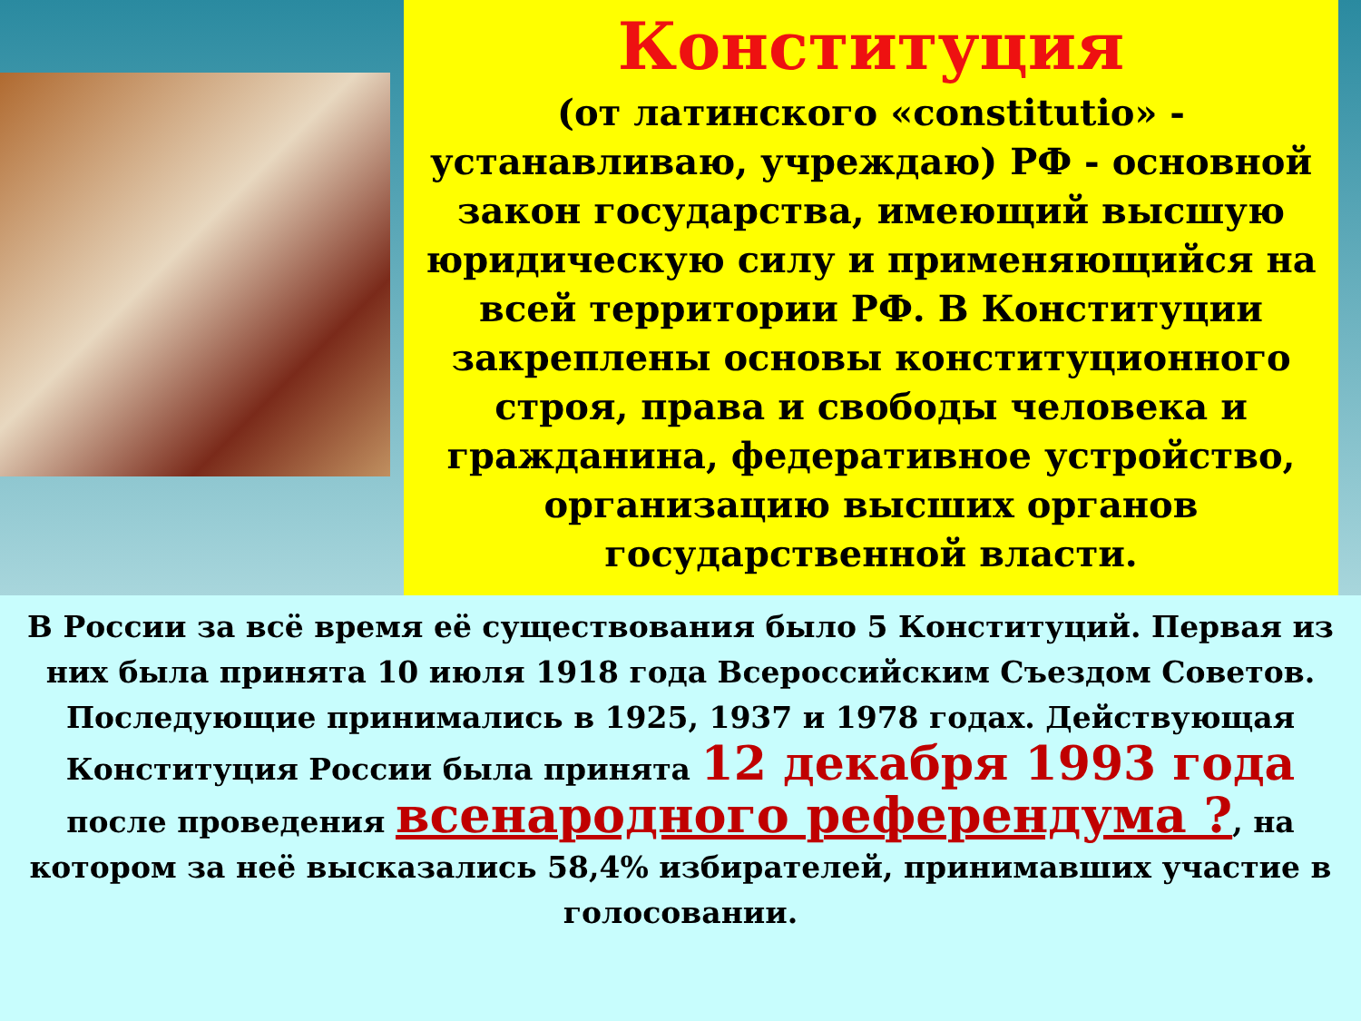Конституция
(от латинского «constitutio» - устанавливаю, учреждаю) РФ - основной закон государства, имеющий высшую юридическую силу и применяющийся на всей территории РФ. В Конституции закреплены основы конституционного строя, права и свободы человека и гражданина, федеративное устройство, организацию высших органов государственной власти.
В России за всё время её существования было 5 Конституций. Первая из них была принята 10 июля 1918 года Всероссийским Съездом Советов. Последующие принимались в 1925, 1937 и 1978 годах. Действующая Конституция России была принята 12 декабря 1993 года после проведения всенародного референдума ?, на котором за неё высказались 58,4% избирателей, принимавших участие в голосовании.